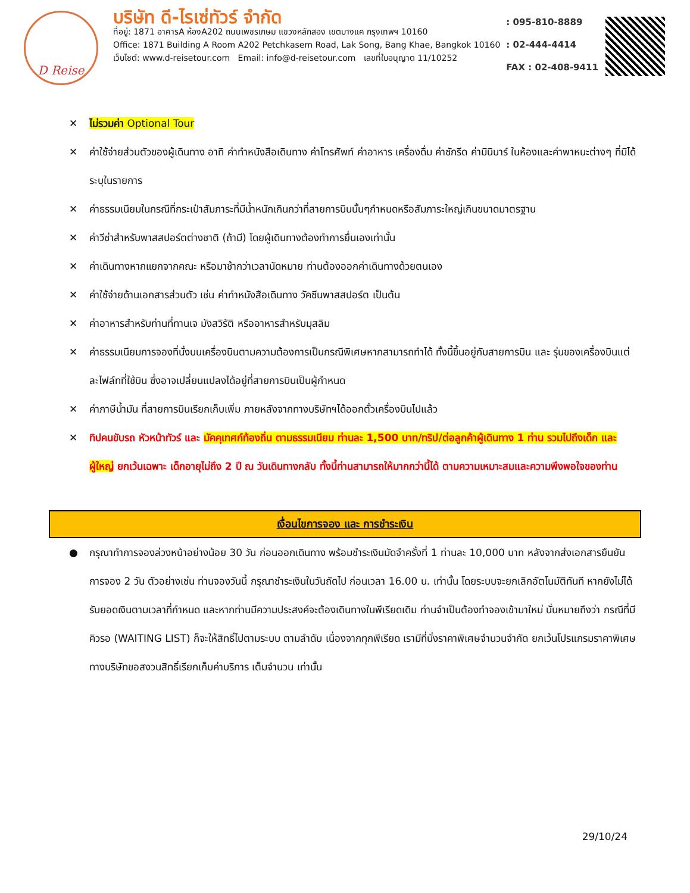D Reise
บริษัท ดี-ไรเซ่ทัวร์ จำกัด
ที่อยู่: 1871 อาคารA ห้องA202 ถนนเพชรเกษม แขวงหลักสอง เขตบางแค กรุงเทพฯ 10160
Office: 1871 Building A Room A202 Petchkasem Road, Lak Song, Bang Khae, Bangkok 10160
เว็บไซต์: www.d-reisetour.com Email: info@d-reisetour.com เลขที่ใบอนุญาต 11/10252
: 095-810-8889
: 02-444-4414
FAX : 02-408-9411
✕ ไม่รวมค่า Optional Tour
✕ ค่าใช้จ่ายส่วนตัวของผู้เดินทาง อาทิ ค่าทำหนังสือเดินทาง ค่าโทรศัพท์ ค่าอาหาร เครื่องดื่ม ค่าซักรีด ค่ามินิบาร์ ในห้องและค่าพาหนะต่างๆ ที่มิได้ระบุในรายการ
✕ ค่าธรรมเนียมในกรณีที่กระเป๋าสัมภาระที่มีน้ำหนักเกินกว่าที่สายการบินนั้นๆกำหนดหรือสัมภาระใหญ่เกินขนาดมาตรฐาน
✕ ค่าวีซ่าสำหรับพาสสปอร์ตต่างชาติ (ถ้ามี) โดยผู้เดินทางต้องทำการยื่นเองเท่านั้น
✕ ค่าเดินทางหากแยกจากคณะ หรือมาช้ากว่าเวลานัดหมาย ท่านต้องออกค่าเดินทางด้วยตนเอง
✕ ค่าใช้จ่ายด้านเอกสารส่วนตัว เช่น ค่าทำหนังสือเดินทาง วัคซีนพาสสปอร์ต เป็นต้น
✕ ค่าอาหารสำหรับท่านที่ทานเจ มังสวิรัติ หรืออาหารสำหรับมุสลิม
✕ ค่าธรรมเนียมการจองที่นั่งบนเครื่องบินตามความต้องการเป็นกรณีพิเศษหากสามารถทำได้ ทั้งนี้ขึ้นอยู่กับสายการบิน และ รุ่นของเครื่องบินแต่ละไฟล์ทที่ใช้บิน ซึ่งอาจเปลี่ยนแปลงได้อยู่ที่สายการบินเป็นผู้กำหนด
✕ ค่าภาษีน้ำมัน ที่สายการบินเรียกเก็บเพิ่ม ภายหลังจากทางบริษัทฯได้ออกตั๋วเครื่องบินไปแล้ว
✕ ทิปคนขับรถ หัวหน้าทัวร์ และ มัคคุเทศก์ท้องถิ่น ตามธรรมเนียม ท่านละ 1,500 บาท/ทริป/ต่อลูกค้าผู้เดินทาง 1 ท่าน รวมไปถึงเด็ก และ ผู้ใหญ่ ยกเว้นเฉพาะ เด็กอายุไม่ถึง 2 ปี ณ วันเดินทางกลับ ทั้งนี้ท่านสามารถให้มากกว่านี้ได้ ตามความเหมาะสมและความพึงพอใจของท่าน
เงื่อนไขการจอง และ การชำระเงิน
● กรุณาทำการจองล่วงหน้าอย่างน้อย 30 วัน ก่อนออกเดินทาง พร้อมชำระเงินมัดจำครั้งที่ 1 ท่านละ 10,000 บาท หลังจากส่งเอกสารยืนยันการจอง 2 วัน ตัวอย่างเช่น ท่านจองวันนี้ กรุณาชำระเงินในวันถัดไป ก่อนเวลา 16.00 น. เท่านั้น โดยระบบจะยกเลิกอัตโนมัติทันที หากยังไม่ได้รับยอดเงินตามเวลาที่กำหนด และหากท่านมีความประสงค์จะต้องเดินทางในพีเรียดเดิม ท่านจำเป็นต้องทำจองเข้ามาใหม่ นั่นหมายถึงว่า กรณีที่มีคิวรอ (WAITING LIST) ก็จะให้สิทธิ์ไปตามระบบ ตามลำดับ เนื่องจากทุกพีเรียด เรามีที่นั่งราคาพิเศษจำนวนจำกัด ยกเว้นโปรแกรมราคาพิเศษ ทางบริษัทขอสงวนสิทธิ์เรียกเก็บค่าบริการ เต็มจำนวน เท่านั้น
29/10/24